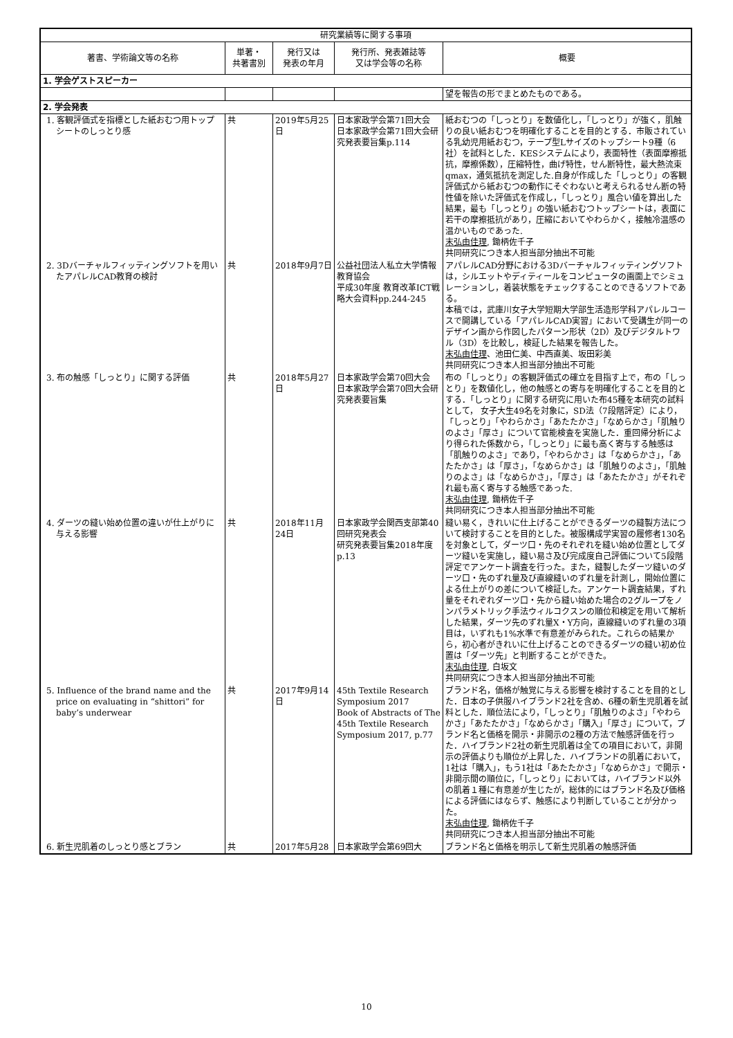| 研究業績等に関する事項 | | | | |
| --- | --- | --- | --- | --- |
| 著書、学術論文等の名称 | 単著・ 共著書別 | 発行又は 発表の年月 | 発行所、発表雑誌等 又は学会等の名称 | 概要 |
| 1. 学会ゲストスピーカー | | | | |
| | | | | 望を報告の形でまとめたものである。 |
| 2. 学会発表 | | | | |
| 1. 客観評価式を指標とした紙おむつ用トップシートのしっとり感 | 共 | 2019年5月25日 | 日本家政学会第71回大会 日本家政学会第71回大会研究発表要旨集p.114 | 紙おむつの「しっとり」を数値化し，「しっとり」が強く，肌触りの良い紙おむつを明確化することを目的とする．市販されている乳幼児用紙おむつ，テープ型Lサイズのトップシート9種（6社）を試料とした．KESシステムにより，表面特性（表面摩擦抵抗，摩擦係数），圧縮特性，曲げ特性，せん断特性，最大熱流束qmax，通気抵抗を測定した.自身が作成した「しっとり」の客観評価式から紙おむつの動作にそぐわないと考えられるせん断の特性値を除いた評価式を作成し，「しっとり」風合い値を算出した結果，最も「しっとり」の強い紙おむつトップシートは，表面に若干の摩擦抵抗があり，圧縮においてやわらかく，接触冷温感の温かいものであった. 末弘由佳理 , 鋤柄佐千子 共同研究につき本人担当部分抽出不可能 |
| 2. 3Dバーチャルフィッティングソフトを用いたアパレルCAD教育の検討 | 共 | 2018年9月7日 | 公益社団法人私立大学情報教育協会 平成30年度 教育改革ICT戦略大会資料pp.244-245 | アパレルCAD分野における3Dバーチャルフィッティングソフトは，シルエットやディティールをコンピュータの画面上でシミュレーションし，着装状態をチェックすることのできるソフトである。 本稿では，武庫川女子大学短期大学部生活造形学科アパレルコースで開講している「アパレルCAD実習」において受講生が同一のデザイン画から作図したパターン形状（2D）及びデジタルトワル（3D）を比較し，検証した結果を報告した。 末弘由佳理 、池田仁美、中西直美、坂田彩美 共同研究につき本人担当部分抽出不可能 |
| 3. 布の触感「しっとり」に関する評価 | 共 | 2018年5月27日 | 日本家政学会第70回大会 日本家政学会第70回大会研究発表要旨集 | 布の「しっとり」の客観評価式の確立を目指す上で，布の「しっとり」を数値化し，他の触感との寄与を明確化することを目的とする．「しっとり」に関する研究に用いた布45種を本研究の試料として， 女子大生49名を対象に，SD法（7段階評定）により，「しっとり」「やわらかさ」「あたたかさ」「なめらかさ」「肌触りのよさ」「厚さ」について官能検査を実施した．重回帰分析により得られた係数から，「しっとり」に最も高く寄与する触感は「肌触りのよさ」であり，「やわらかさ」は「なめらかさ」，「あたたかさ」は「厚さ」，「なめらかさ」は「肌触りのよさ」，「肌触りのよさ」は「なめらかさ」，「厚さ」は「あたたかさ」がそれぞれ最も高く寄与する触感であった. 末弘由佳理 , 鋤柄佐千子 共同研究につき本人担当部分抽出不可能 |
| 4. ダーツの縫い始め位置の違いが仕上がりに与える影響 | 共 | 2018年11月24日 | 日本家政学会関西支部第40回研究発表会 研究発表要旨集2018年度p.13 | 縫い易く，きれいに仕上げることができるダーツの縫製方法について検討することを目的とした。被服構成学実習の履修者130名を対象として，ダーツ口・先のそれぞれを縫い始め位置としてダーツ縫いを実施し，縫い易さ及び完成度自己評価について5段階評定でアンケート調査を行った。また，縫製したダーツ縫いのダーツ口・先のずれ量及び直線縫いのずれ量を計測し，開始位置による仕上がりの差について検証した。アンケート調査結果，ずれ量をそれぞれダーツ口・先から縫い始めた場合の2グループをノンパラメトリック手法ウィルコクスンの順位和検定を用いて解析した結果，ダーツ先のずれ量X・Y方向，直線縫いのずれ量の3項目は，いずれも1%水準で有意差がみられた。これらの結果から，初心者がきれいに仕上げることのできるダーツの縫い初め位置は「ダーツ先」と判断することができた。 末弘由佳理 , 白坂文 共同研究につき本人担当部分抽出不可能 |
| 5. Influence of the brand name and the price on evaluating in “shittori” for baby’s underwear | 共 | 2017年9月14日 | 45th Textile Research Symposium 2017 Book of Abstracts of The 45th Textile Research Symposium 2017, p.77 | ブランド名，価格が触覚に与える影響を検討することを目的とした．日本の子供服ハイブランド2社を含め、6種の新生児肌着を試料とした．順位法により，「しっとり」「肌触りのよさ」「やわらかさ」「あたたかさ」「なめらかさ」「購入」「厚さ」について，ブランド名と価格を開示・非開示の2種の方法で触感評価を行った．ハイブランド2社の新生児肌着は全ての項目において，非開示の評価よりも順位が上昇した．ハイブランドの肌着において，1社は「購入」，もう1社は「あたたかさ」「なめらかさ」で開示・非開示間の順位に，「しっとり」においては，ハイブランド以外の肌着１種に有意差が生じたが，総体的にはブランド名及び価格による評価にはならず、触感により判断していることが分かった。 末弘由佳理 , 鋤柄佐千子 共同研究につき本人担当部分抽出不可能 |
| 6. 新生児肌着のしっとり感とブラン | 共 | 2017年5月28 | 日本家政学会第69回大 | ブランド名と価格を明示して新生児肌着の触感評価 |
10